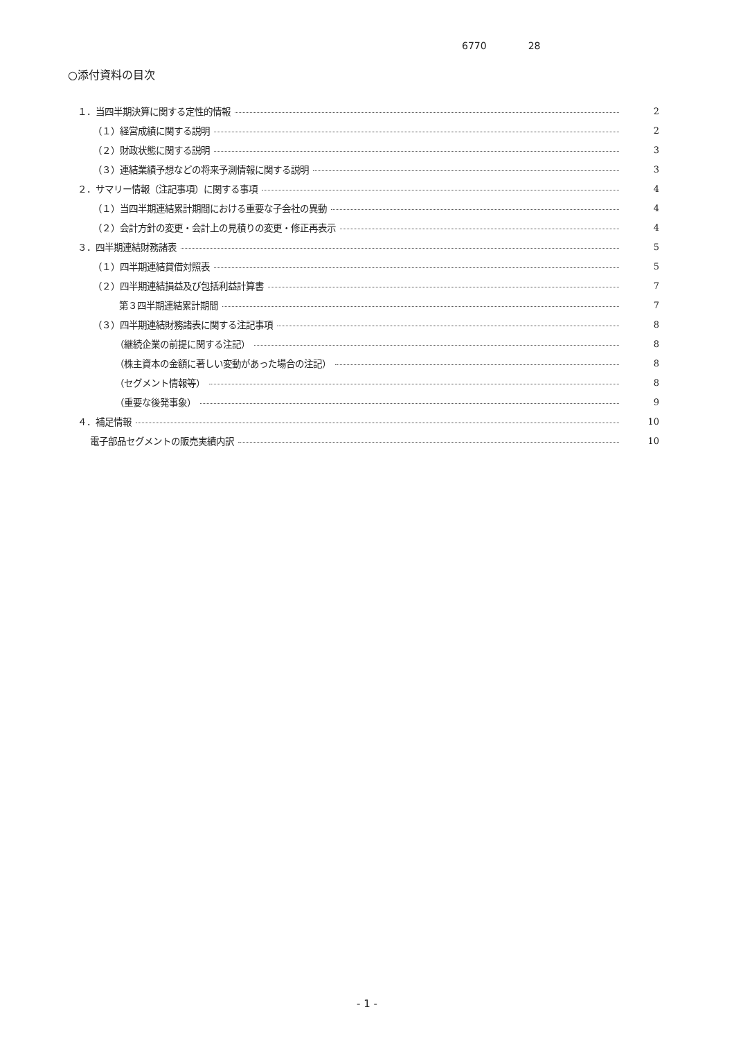6770 28
○添付資料の目次
１．当四半期決算に関する定性的情報 2
（１）経営成績に関する説明 2
（２）財政状態に関する説明 3
（３）連結業績予想などの将来予測情報に関する説明 3
２．サマリー情報（注記事項）に関する事項 4
（１）当四半期連結累計期間における重要な子会社の異動 4
（２）会計方針の変更・会計上の見積りの変更・修正再表示 4
３．四半期連結財務諸表 5
（１）四半期連結貸借対照表 5
（２）四半期連結損益及び包括利益計算書 7
第３四半期連結累計期間 7
（３）四半期連結財務諸表に関する注記事項 8
（継続企業の前提に関する注記） 8
（株主資本の金額に著しい変動があった場合の注記） 8
（セグメント情報等） 8
（重要な後発事象） 9
４．補足情報 10
電子部品セグメントの販売実績内訳 10
- 1 -